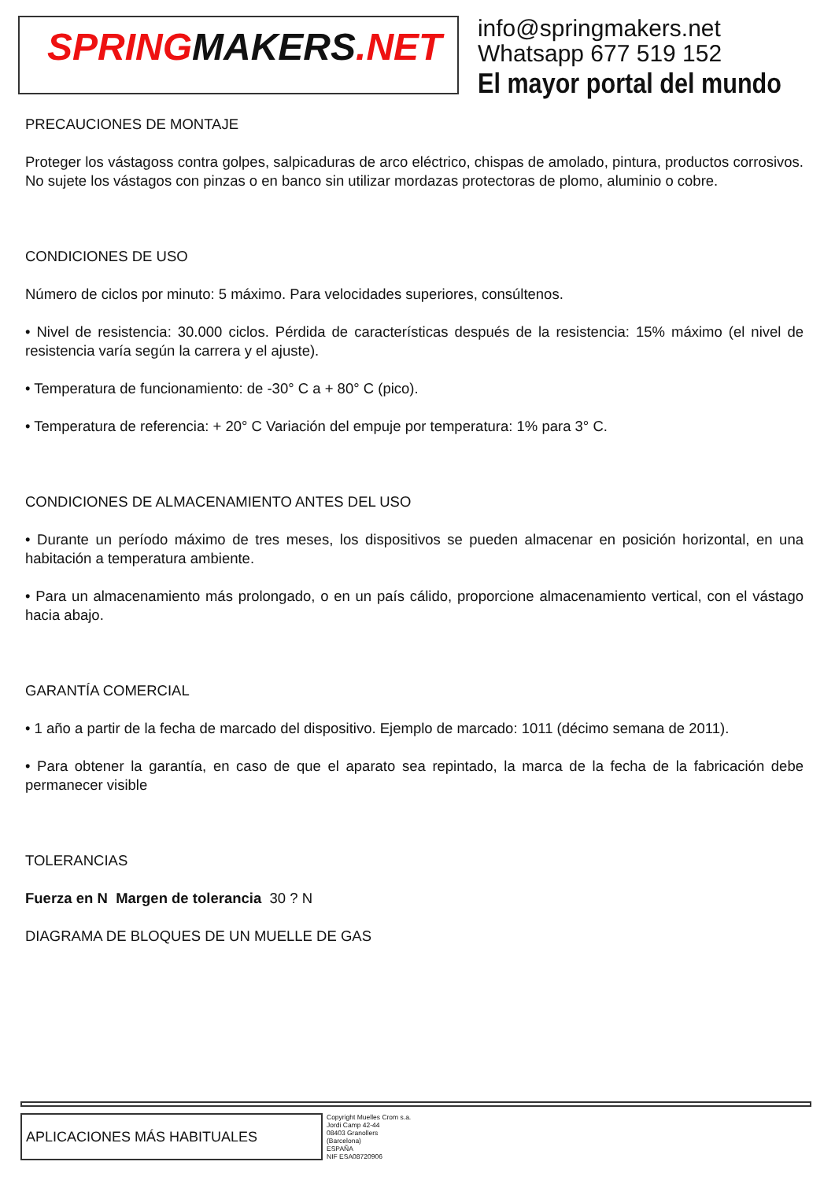SPRINGMAKERS.NET
info@springmakers.net
Whatsapp 677 519 152
El mayor portal del mundo
PRECAUCIONES DE MONTAJE
Proteger los vástagoss contra golpes, salpicaduras de arco eléctrico, chispas de amolado, pintura, productos corrosivos. No sujete los vástagos con pinzas o en banco sin utilizar mordazas protectoras de plomo, aluminio o cobre.
CONDICIONES DE USO
Número de ciclos por minuto: 5 máximo. Para velocidades superiores, consúltenos.
• Nivel de resistencia: 30.000 ciclos. Pérdida de características después de la resistencia: 15% máximo (el nivel de resistencia varía según la carrera y el ajuste).
• Temperatura de funcionamiento: de -30° C a + 80° C (pico).
• Temperatura de referencia: + 20° C Variación del empuje por temperatura: 1% para 3° C.
CONDICIONES DE ALMACENAMIENTO ANTES DEL USO
• Durante un período máximo de tres meses, los dispositivos se pueden almacenar en posición horizontal, en una habitación a temperatura ambiente.
• Para un almacenamiento más prolongado, o en un país cálido, proporcione almacenamiento vertical, con el vástago hacia abajo.
GARANTÍA COMERCIAL
• 1 año a partir de la fecha de marcado del dispositivo. Ejemplo de marcado: 1011 (décimo semana de 2011).
• Para obtener la garantía, en caso de que el aparato sea repintado, la marca de la fecha de la fabricación debe permanecer visible
TOLERANCIAS
Fuerza en N Margen de tolerancia 30 ? N
DIAGRAMA DE BLOQUES DE UN MUELLE DE GAS
APLICACIONES MÁS HABITUALES
Copyright Muelles Crom s.a.
Jordi Camp 42-44
08403 Granollers
(Barcelona)
ESPAÑA
NIF ESA08720906